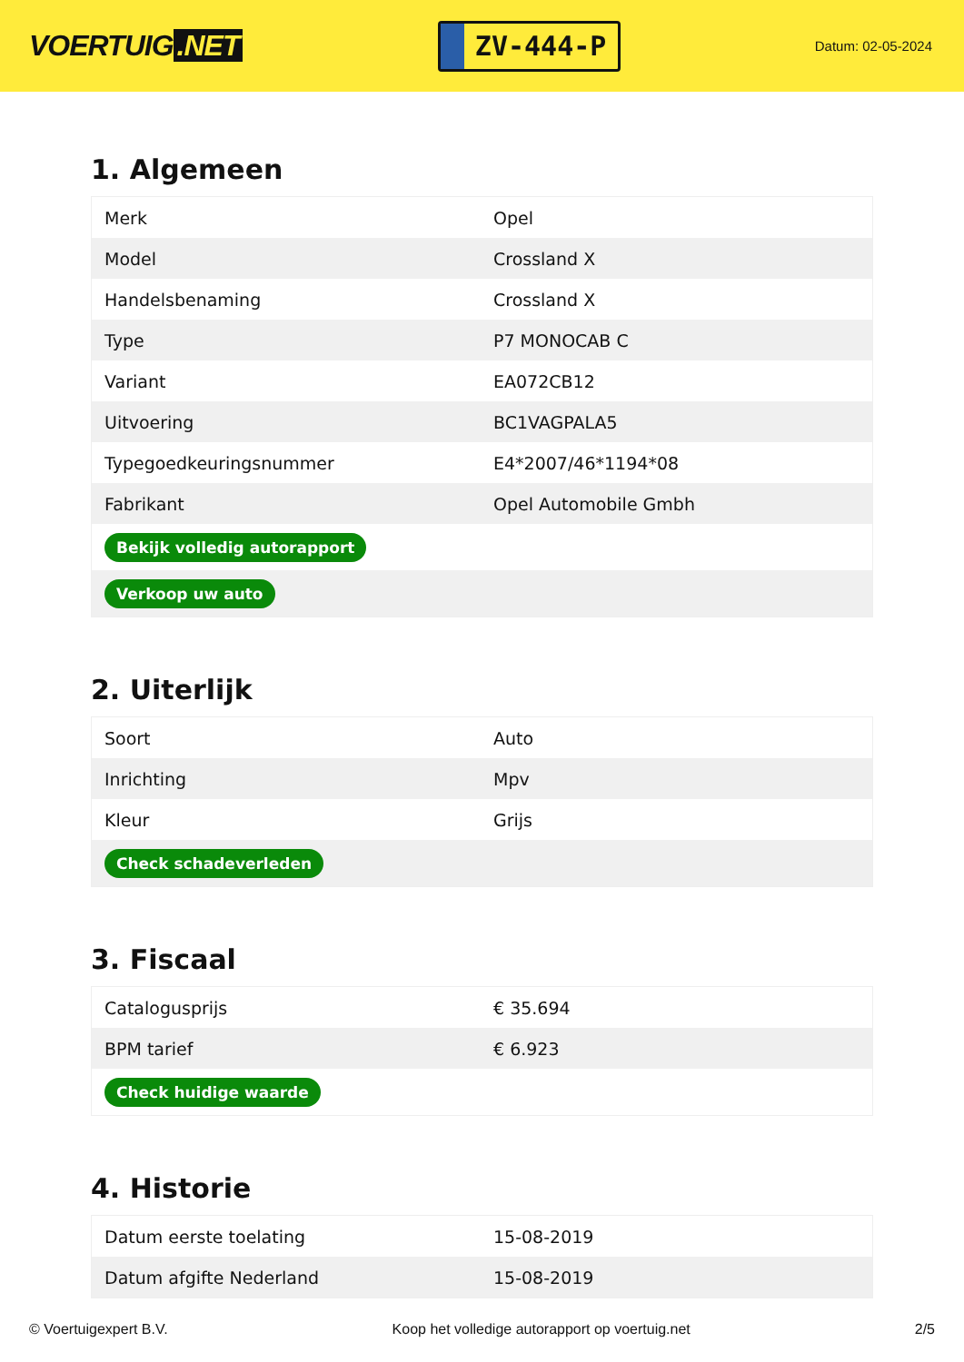VOERTUIG.NET
ZV-444-P
Datum: 02-05-2024
1. Algemeen
| Merk | Opel |
| Model | Crossland X |
| Handelsbenaming | Crossland X |
| Type | P7 MONOCAB C |
| Variant | EA072CB12 |
| Uitvoering | BC1VAGPALA5 |
| Typegoedkeuringsnummer | E4*2007/46*1194*08 |
| Fabrikant | Opel Automobile Gmbh |
| Bekijk volledig autorapport | |
| Verkoop uw auto | |
2. Uiterlijk
| Soort | Auto |
| Inrichting | Mpv |
| Kleur | Grijs |
| Check schadeverleden | |
3. Fiscaal
| Catalogusprijs | € 35.694 |
| BPM tarief | € 6.923 |
| Check huidige waarde | |
4. Historie
| Datum eerste toelating | 15-08-2019 |
| Datum afgifte Nederland | 15-08-2019 |
© Voertuigexpert B.V. Koop het volledige autorapport op voertuig.net 2/5